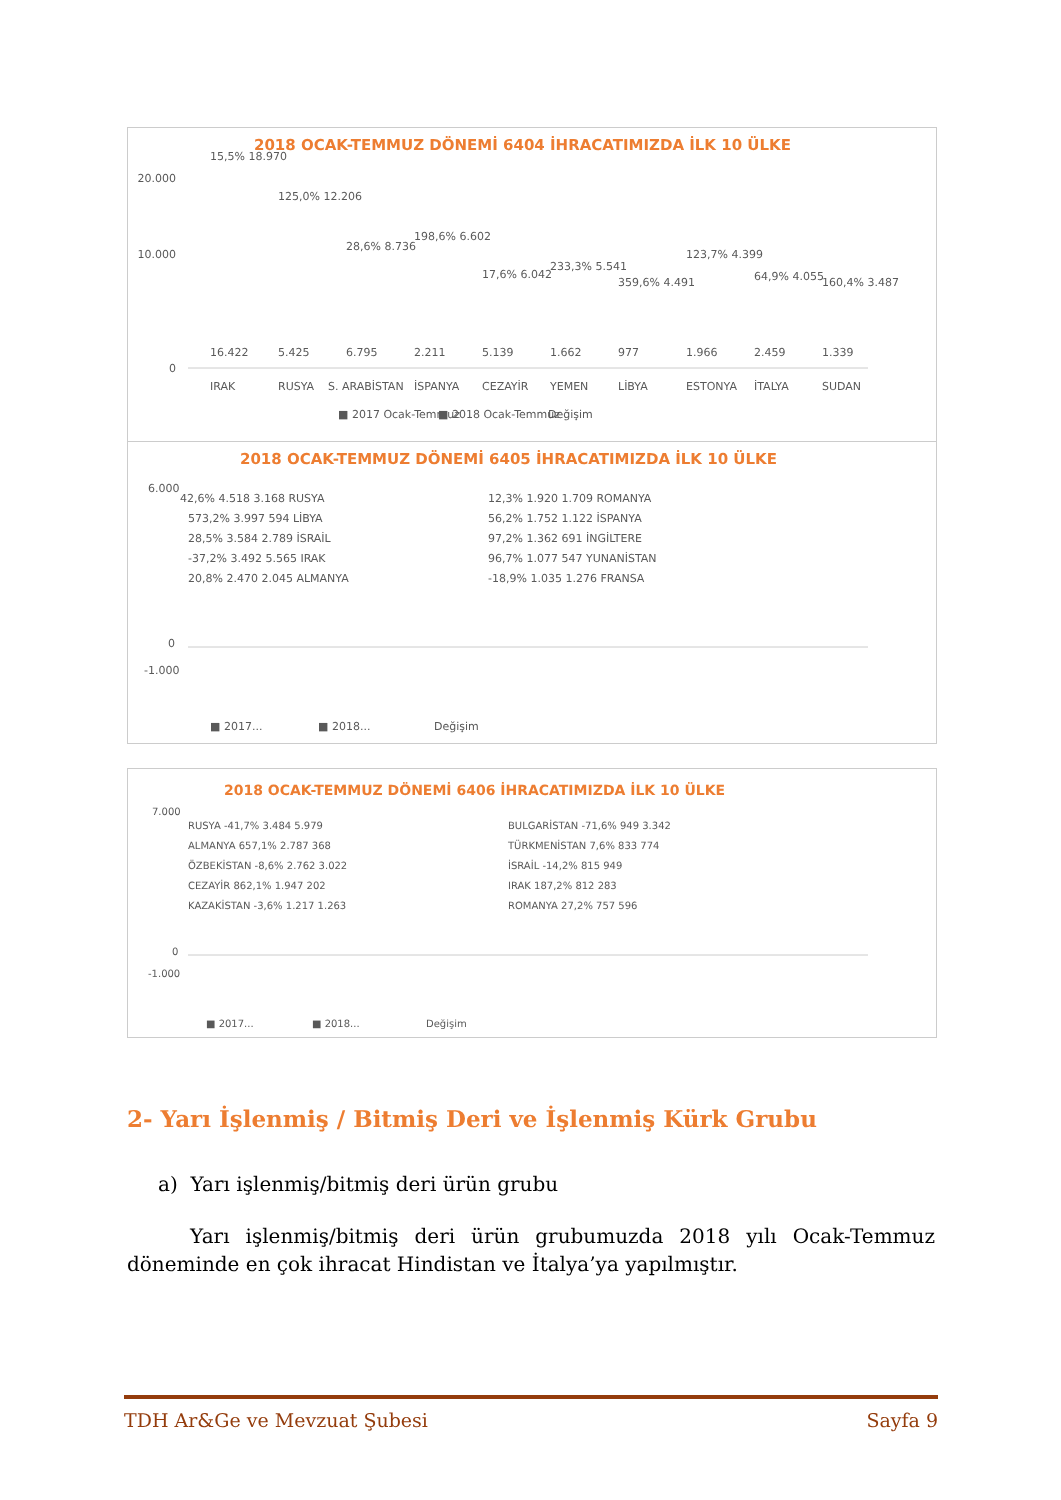2018 OCAK-TEMMUZ DÖNEMİ 6404 İHRACATIMIZDA İLK 10 ÜLKE
20.000
10.000
0
15,5% 18.970
16.422
IRAK
125,0% 12.206
5.425
RUSYA
28,6% 8.736
6.795
S. ARABİSTAN
198,6% 6.602
2.211
İSPANYA
17,6% 6.042
5.139
CEZAYİR
233,3% 5.541
1.662
YEMEN
359,6% 4.491
977
LİBYA
123,7% 4.399
1.966
ESTONYA
64,9% 4.055
2.459
İTALYA
160,4% 3.487
1.339
SUDAN
■ 2017 Ocak-Temmuz
■ 2018 Ocak-Temmuz
Değişim
2018 OCAK-TEMMUZ DÖNEMİ 6405 İHRACATIMIZDA İLK 10 ÜLKE
6.000
0
-1.000
42,6% 4.518 3.168 RUSYA
573,2% 3.997 594 LİBYA
28,5% 3.584 2.789 İSRAİL
-37,2% 3.492 5.565 IRAK
20,8% 2.470 2.045 ALMANYA
12,3% 1.920 1.709 ROMANYA
56,2% 1.752 1.122 İSPANYA
97,2% 1.362 691 İNGİLTERE
96,7% 1.077 547 YUNANİSTAN
-18,9% 1.035 1.276 FRANSA
■ 2017...
■ 2018...
Değişim
2018 OCAK-TEMMUZ DÖNEMİ 6406 İHRACATIMIZDA İLK 10 ÜLKE
7.000
0
-1.000
RUSYA -41,7% 3.484 5.979
ALMANYA 657,1% 2.787 368
ÖZBEKİSTAN -8,6% 2.762 3.022
CEZAYİR 862,1% 1.947 202
KAZAKİSTAN -3,6% 1.217 1.263
BULGARİSTAN -71,6% 949 3.342
TÜRKMENİSTAN 7,6% 833 774
İSRAİL -14,2% 815 949
IRAK 187,2% 812 283
ROMANYA 27,2% 757 596
■ 2017...
■ 2018...
Değişim
2- Yarı İşlenmiş / Bitmiş Deri ve İşlenmiş Kürk Grubu
a) Yarı işlenmiş/bitmiş deri ürün grubu
Yarı işlenmiş/bitmiş deri ürün grubumuzda 2018 yılı Ocak-Temmuz döneminde en çok ihracat Hindistan ve İtalya’ya yapılmıştır.
TDH Ar&Ge ve Mevzuat Şubesi Sayfa 9